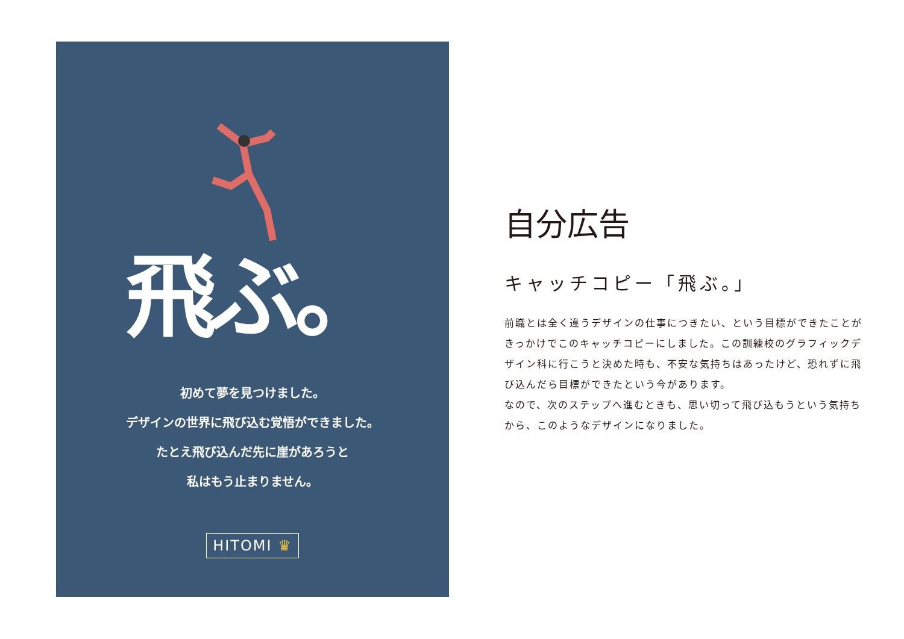飛ぶ。
初めて夢を見つけました。
デザインの世界に飛び込む覚悟ができました。
たとえ飛び込んだ先に崖があろうと
私はもう止まりません。
HITOMI ♛
自分広告
キャッチコピー「飛ぶ。」
前職とは全く違うデザインの仕事につきたい、という目標ができたことがきっかけでこのキャッチコピーにしました。この訓練校のグラフィックデザイン科に行こうと決めた時も、不安な気持ちはあったけど、恐れずに飛び込んだら目標ができたという今があります。
なので、次のステップへ進むときも、思い切って飛び込もうという気持ちから、このようなデザインになりました。